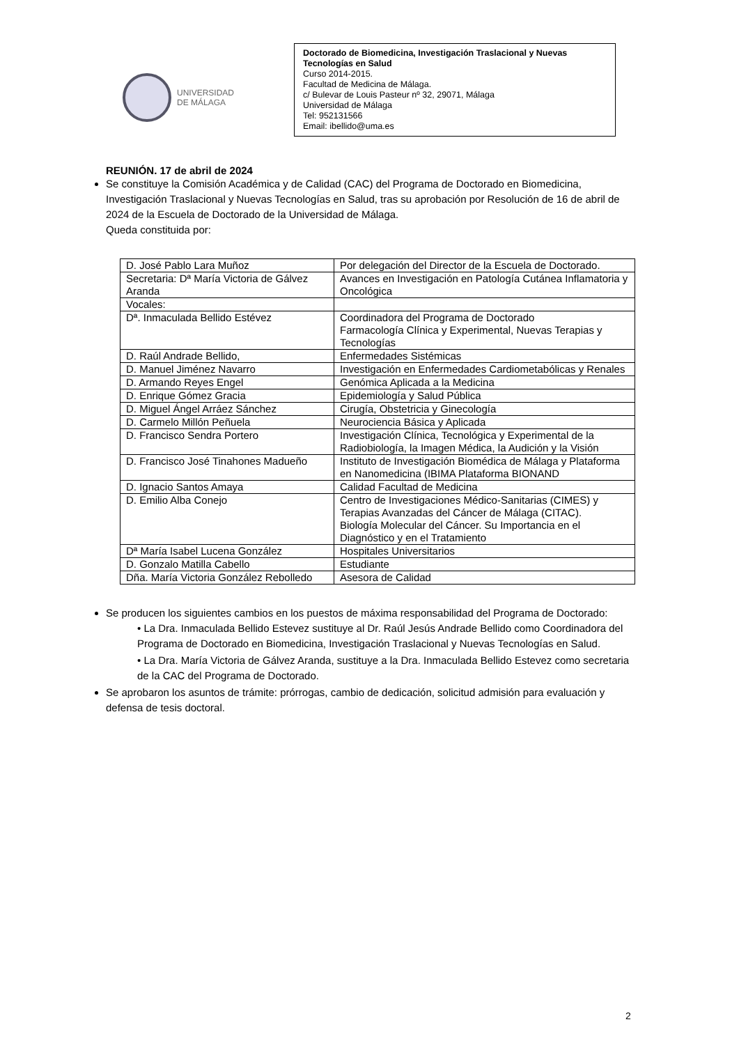UNIVERSIDAD
DE MÁLAGA
Doctorado de Biomedicina, Investigación Traslacional y Nuevas Tecnologías en Salud
Curso 2014-2015.
Facultad de Medicina de Málaga.
c/ Bulevar de Louis Pasteur nº 32, 29071, Málaga
Universidad de Málaga
Tel: 952131566
Email: ibellido@uma.es
REUNIÓN. 17 de abril de 2024
Se constituye la Comisión Académica y de Calidad (CAC) del Programa de Doctorado en Biomedicina, Investigación Traslacional y Nuevas Tecnologías en Salud, tras su aprobación por Resolución de 16 de abril de 2024 de la Escuela de Doctorado de la Universidad de Málaga.
Queda constituida por:
| D. José Pablo Lara Muñoz | Por delegación del Director de la Escuela de Doctorado. |
| Secretaria: Dª María Victoria de Gálvez Aranda | Avances en Investigación en Patología Cutánea Inflamatoria y Oncológica |
| Vocales: | |
| Dª. Inmaculada Bellido Estévez | Coordinadora del Programa de Doctorado Farmacología Clínica y Experimental, Nuevas Terapias y Tecnologías |
| D. Raúl Andrade Bellido, | Enfermedades Sistémicas |
| D. Manuel Jiménez Navarro | Investigación en Enfermedades Cardiometabólicas y Renales |
| D. Armando Reyes Engel | Genómica Aplicada a la Medicina |
| D. Enrique Gómez Gracia | Epidemiología y Salud Pública |
| D. Miguel Ángel Arráez Sánchez | Cirugía, Obstetricia y Ginecología |
| D. Carmelo Millón Peñuela | Neurociencia Básica y Aplicada |
| D. Francisco Sendra Portero | Investigación Clínica, Tecnológica y Experimental de la Radiobiología, la Imagen Médica, la Audición y la Visión |
| D. Francisco José Tinahones Madueño | Instituto de Investigación Biomédica de Málaga y Plataforma en Nanomedicina (IBIMA Plataforma BIONAND |
| D. Ignacio Santos Amaya | Calidad Facultad de Medicina |
| D. Emilio Alba Conejo | Centro de Investigaciones Médico-Sanitarias (CIMES) y Terapias Avanzadas del Cáncer de Málaga (CITAC). Biología Molecular del Cáncer. Su Importancia en el Diagnóstico y en el Tratamiento |
| Dª María Isabel Lucena González | Hospitales Universitarios |
| D. Gonzalo Matilla Cabello | Estudiante |
| Dña. María Victoria González Rebolledo | Asesora de Calidad |
Se producen los siguientes cambios en los puestos de máxima responsabilidad del Programa de Doctorado:
• La Dra. Inmaculada Bellido Estevez sustituye al Dr. Raúl Jesús Andrade Bellido como Coordinadora del Programa de Doctorado en Biomedicina, Investigación Traslacional y Nuevas Tecnologías en Salud.
• La Dra. María Victoria de Gálvez Aranda, sustituye a la Dra. Inmaculada Bellido Estevez como secretaria de la CAC del Programa de Doctorado.
Se aprobaron los asuntos de trámite: prórrogas, cambio de dedicación, solicitud admisión para evaluación y defensa de tesis doctoral.
2